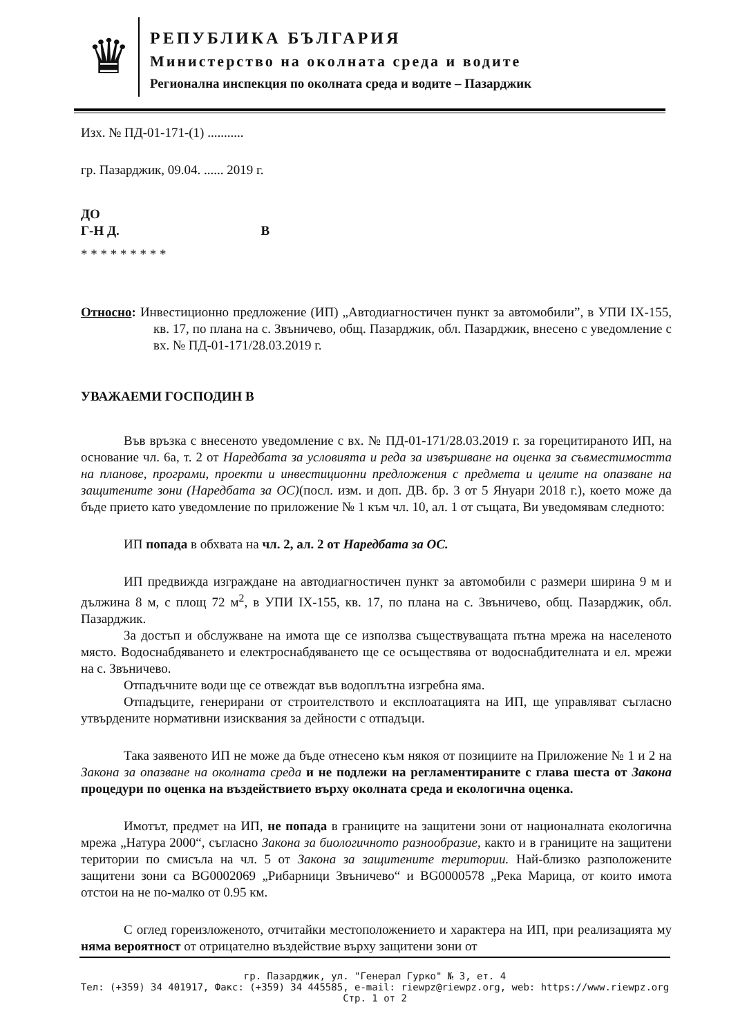♛
РЕПУБЛИКА БЪЛГАРИЯ
Министерство на околната среда и водите
Регионална инспекция по околната среда и водите – Пазарджик
Изх. № ПД-01-171-(1) ...........
гр. Пазарджик, 09.04. ...... 2019 г.
ДО
Г-Н Д. В
* * * * * * * * *
Относно: Инвестиционно предложение (ИП) „Автодиагностичен пункт за автомобили”, в УПИ IX-155, кв. 17, по плана на с. Звъничево, общ. Пазарджик, обл. Пазарджик, внесено с уведомление с вх. № ПД-01-171/28.03.2019 г.
УВАЖАЕМИ ГОСПОДИН В
Във връзка с внесеното уведомление с вх. № ПД-01-171/28.03.2019 г. за горецитираното ИП, на основание чл. 6а, т. 2 от Наредбата за условията и реда за извършване на оценка за съвместимостта на планове, програми, проекти и инвестиционни предложения с предмета и целите на опазване на защитените зони (Наредбата за ОС)(посл. изм. и доп. ДВ. бр. 3 от 5 Януари 2018 г.), което може да бъде прието като уведомление по приложение № 1 към чл. 10, ал. 1 от същата, Ви уведомявам следното:
ИП попада в обхвата на чл. 2, ал. 2 от Наредбата за ОС.
ИП предвижда изграждане на автодиагностичен пункт за автомобили с размери ширина 9 м и дължина 8 м, с площ 72 м<sup>2</sup>, в УПИ IX-155, кв. 17, по плана на с. Звъничево, общ. Пазарджик, обл. Пазарджик.
За достъп и обслужване на имота ще се използва съществуващата пътна мрежа на населеното място. Водоснабдяването и електроснабдяването ще се осъществява от водоснабдителната и ел. мрежи на с. Звъничево.
Отпадъчните води ще се отвеждат във водоплътна изгребна яма.
Отпадъците, генерирани от строителството и експлоатацията на ИП, ще управляват съгласно утвърдените нормативни изисквания за дейности с отпадъци.
Така заявеното ИП не може да бъде отнесено към някоя от позициите на Приложение № 1 и 2 на Закона за опазване на околната среда и не подлежи на регламентираните с глава шеста от Закона процедури по оценка на въздействието върху околната среда и екологична оценка.
Имотът, предмет на ИП, не попада в границите на защитени зони от националната екологична мрежа „Натура 2000“, съгласно Закона за биологичното разнообразие, както и в границите на защитени територии по смисъла на чл. 5 от Закона за защитените територии. Най-близко разположените защитени зони са BG0002069 „Рибарници Звъничево“ и BG0000578 „Река Марица, от които имота отстои на не по-малко от 0.95 км.
С оглед гореизложеното, отчитайки местоположението и характера на ИП, при реализацията му няма вероятност от отрицателно въздействие върху защитени зони от
гр. Пазарджик, ул. "Генерал Гурко" № 3, ет. 4
Тел: (+359) 34 401917, Факс: (+359) 34 445585, e-mail: riewpz@riewpz.org, web: https://www.riewpz.org
Стр. 1 от 2